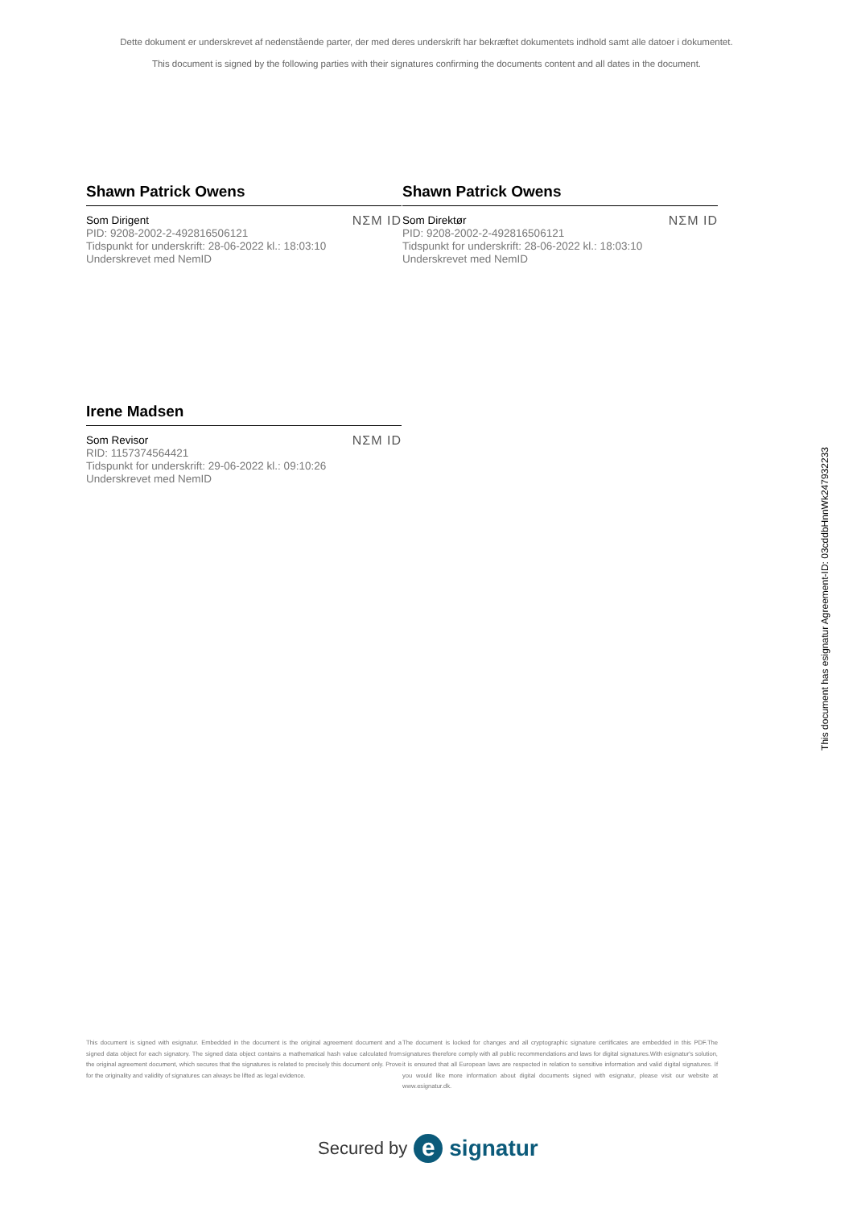Dette dokument er underskrevet af nedenstående parter, der med deres underskrift har bekræftet dokumentets indhold samt alle datoer i dokumentet.
This document is signed by the following parties with their signatures confirming the documents content and all dates in the document.
Shawn Patrick Owens
Som Dirigent
PID: 9208-2002-2-492816506121
Tidspunkt for underskrift: 28-06-2022 kl.: 18:03:10
Underskrevet med NemID
NΣM ID
Shawn Patrick Owens
Som Direktør
PID: 9208-2002-2-492816506121
Tidspunkt for underskrift: 28-06-2022 kl.: 18:03:10
Underskrevet med NemID
NΣM ID
Irene Madsen
Som Revisor
RID: 1157374564421
Tidspunkt for underskrift: 29-06-2022 kl.: 09:10:26
Underskrevet med NemID
NΣM ID
This document has esignatur Agreement-ID: 03cddbHnnWk247932233
This document is signed with esignatur. Embedded in the document is the original agreement document and a signed data object for each signatory. The signed data object contains a mathematical hash value calculated from the original agreement document, which secures that the signatures is related to precisely this document only. Prove for the originality and validity of signatures can always be lifted as legal evidence.
The document is locked for changes and all cryptographic signature certificates are embedded in this PDF.The signatures therefore comply with all public recommendations and laws for digital signatures.With esignatur's solution, it is ensured that all European laws are respected in relation to sensitive information and valid digital signatures. If you would like more information about digital documents signed with esignatur, please visit our website at www.esignatur.dk.
Secured by e signatur